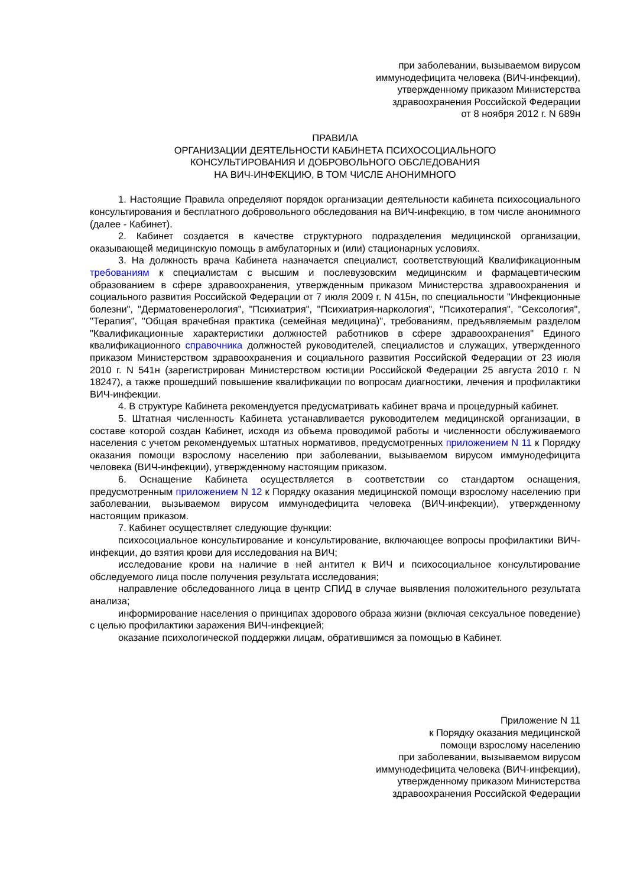при заболевании, вызываемом вирусом
иммунодефицита человека (ВИЧ-инфекции),
утвержденному приказом Министерства
здравоохранения Российской Федерации
от 8 ноября 2012 г. N 689н
ПРАВИЛА
ОРГАНИЗАЦИИ ДЕЯТЕЛЬНОСТИ КАБИНЕТА ПСИХОСОЦИАЛЬНОГО
КОНСУЛЬТИРОВАНИЯ И ДОБРОВОЛЬНОГО ОБСЛЕДОВАНИЯ
НА ВИЧ-ИНФЕКЦИЮ, В ТОМ ЧИСЛЕ АНОНИМНОГО
1. Настоящие Правила определяют порядок организации деятельности кабинета психосоциального консультирования и бесплатного добровольного обследования на ВИЧ-инфекцию, в том числе анонимного (далее - Кабинет).
2. Кабинет создается в качестве структурного подразделения медицинской организации, оказывающей медицинскую помощь в амбулаторных и (или) стационарных условиях.
3. На должность врача Кабинета назначается специалист, соответствующий Квалификационным требованиям к специалистам с высшим и послевузовским медицинским и фармацевтическим образованием в сфере здравоохранения, утвержденным приказом Министерства здравоохранения и социального развития Российской Федерации от 7 июля 2009 г. N 415н, по специальности "Инфекционные болезни", "Дерматовенерология", "Психиатрия", "Психиатрия-наркология", "Психотерапия", "Сексология", "Терапия", "Общая врачебная практика (семейная медицина)", требованиям, предъявляемым разделом "Квалификационные характеристики должностей работников в сфере здравоохранения" Единого квалификационного справочника должностей руководителей, специалистов и служащих, утвержденного приказом Министерством здравоохранения и социального развития Российской Федерации от 23 июля 2010 г. N 541н (зарегистрирован Министерством юстиции Российской Федерации 25 августа 2010 г. N 18247), а также прошедший повышение квалификации по вопросам диагностики, лечения и профилактики ВИЧ-инфекции.
4. В структуре Кабинета рекомендуется предусматривать кабинет врача и процедурный кабинет.
5. Штатная численность Кабинета устанавливается руководителем медицинской организации, в составе которой создан Кабинет, исходя из объема проводимой работы и численности обслуживаемого населения с учетом рекомендуемых штатных нормативов, предусмотренных приложением N 11 к Порядку оказания помощи взрослому населению при заболевании, вызываемом вирусом иммунодефицита человека (ВИЧ-инфекции), утвержденному настоящим приказом.
6. Оснащение Кабинета осуществляется в соответствии со стандартом оснащения, предусмотренным приложением N 12 к Порядку оказания медицинской помощи взрослому населению при заболевании, вызываемом вирусом иммунодефицита человека (ВИЧ-инфекции), утвержденному настоящим приказом.
7. Кабинет осуществляет следующие функции:
психосоциальное консультирование и консультирование, включающее вопросы профилактики ВИЧ-инфекции, до взятия крови для исследования на ВИЧ;
исследование крови на наличие в ней антител к ВИЧ и психосоциальное консультирование обследуемого лица после получения результата исследования;
направление обследованного лица в центр СПИД в случае выявления положительного результата анализа;
информирование населения о принципах здорового образа жизни (включая сексуальное поведение) с целью профилактики заражения ВИЧ-инфекцией;
оказание психологической поддержки лицам, обратившимся за помощью в Кабинет.
Приложение N 11
к Порядку оказания медицинской
помощи взрослому населению
при заболевании, вызываемом вирусом
иммунодефицита человека (ВИЧ-инфекции),
утвержденному приказом Министерства
здравоохранения Российской Федерации